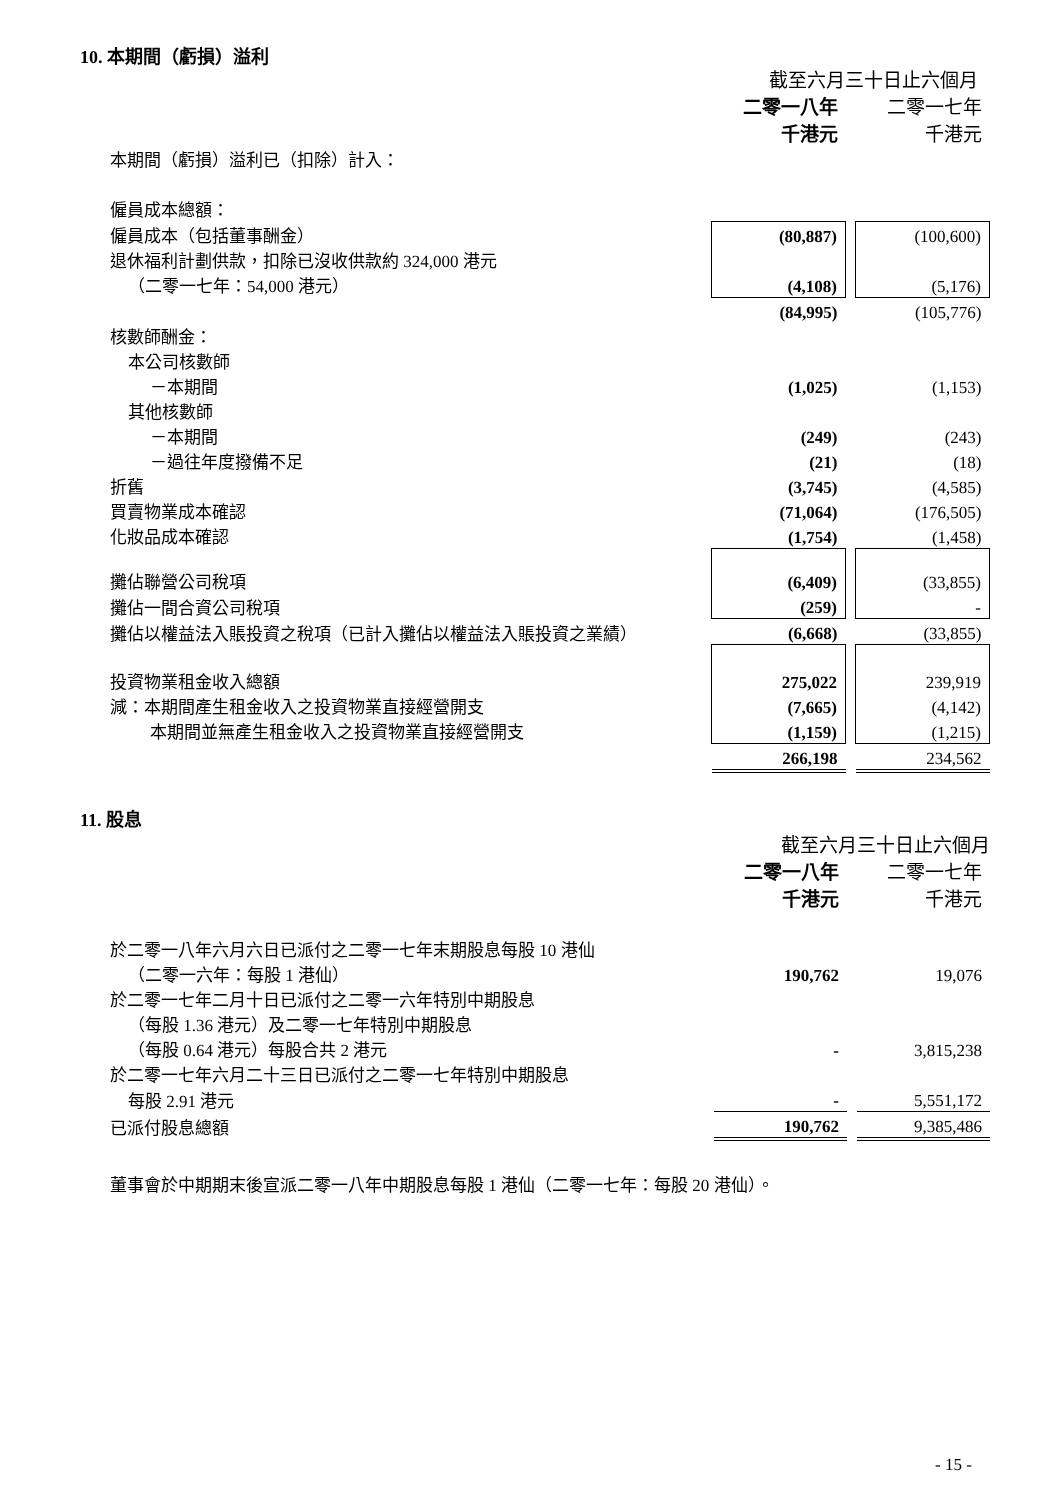10. 本期間（虧損）溢利
| | 截至六月三十日止六個月 | | |
| | 二零一八年 | | 二零一七年 |
| | 千港元 | | 千港元 |
| 本期間（虧損）溢利已（扣除）計入： | | | |
| 僱員成本總額： | | | |
| 僱員成本（包括董事酬金） | (80,887) | | (100,600) |
| 退休福利計劃供款，扣除已沒收供款約 324,000 港元 | | | |
| （二零一七年：54,000 港元） | (4,108) | | (5,176) |
| | (84,995) | | (105,776) |
| 核數師酬金： | | | |
| 本公司核數師 | | | |
| －本期間 | (1,025) | | (1,153) |
| 其他核數師 | | | |
| －本期間 | (249) | | (243) |
| －過往年度撥備不足 | (21) | | (18) |
| 折舊 | (3,745) | | (4,585) |
| 買賣物業成本確認 | (71,064) | | (176,505) |
| 化妝品成本確認 | (1,754) | | (1,458) |
| 攤佔聯營公司稅項 | (6,409) | | (33,855) |
| 攤佔一間合資公司稅項 | (259) | | - |
| 攤佔以權益法入賬投資之稅項（已計入攤佔以權益法入賬投資之業績） | (6,668) | | (33,855) |
| 投資物業租金收入總額 | 275,022 | | 239,919 |
| 減：本期間產生租金收入之投資物業直接經營開支 | (7,665) | | (4,142) |
| 本期間並無產生租金收入之投資物業直接經營開支 | (1,159) | | (1,215) |
| | 266,198 | | 234,562 |
11. 股息
| | 截至六月三十日止六個月 | | |
| | 二零一八年 | | 二零一七年 |
| | 千港元 | | 千港元 |
| 於二零一八年六月六日已派付之二零一七年末期股息每股 10 港仙 | | | |
| （二零一六年：每股 1 港仙） | 190,762 | | 19,076 |
| 於二零一七年二月十日已派付之二零一六年特別中期股息 | | | |
| （每股 1.36 港元）及二零一七年特別中期股息 | | | |
| （每股 0.64 港元）每股合共 2 港元 | - | | 3,815,238 |
| 於二零一七年六月二十三日已派付之二零一七年特別中期股息 | | | |
| 每股 2.91 港元 | - | | 5,551,172 |
| 已派付股息總額 | 190,762 | | 9,385,486 |
| 董事會於中期期末後宣派二零一八年中期股息每股 1 港仙（二零一七年：每股 20 港仙）。 | | | |
- 15 -